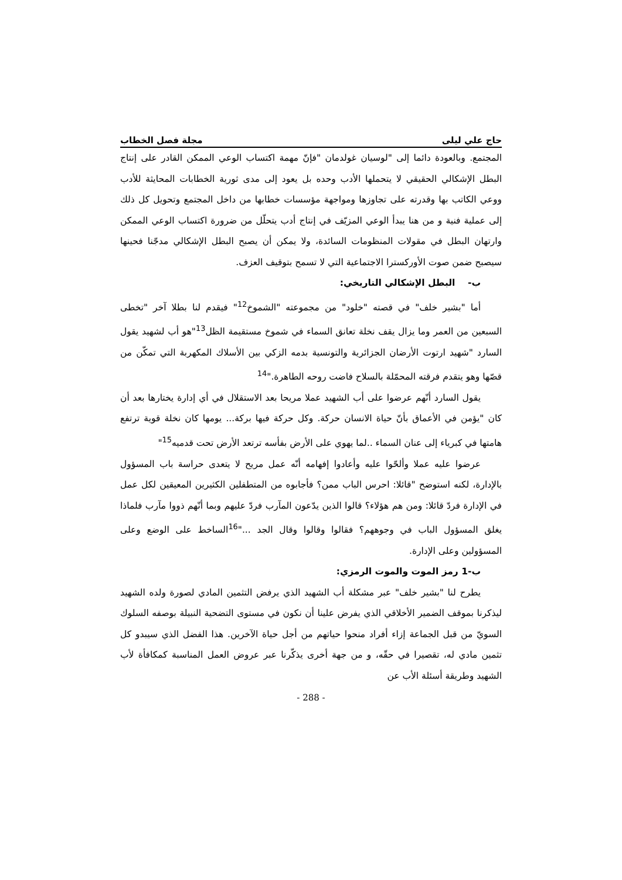حاج علي ليلى مجلة فصل الخطاب
المجتمع. وبالعودة دائما إلى "لوسيان غولدمان "فإنّ مهمة اكتساب الوعي الممكن القادر على إنتاج البطل الإشكالي الحقيقي لا يتحملها الأدب وحده بل يعود إلى مدى ثورية الخطابات المحايثة للأدب ووعي الكاتب بها وقدرته على تجاوزها ومواجهة مؤسسات خطابها من داخل المجتمع وتحويل كل ذلك إلى عملية فنية و من هنا يبدأ الوعي المزيّف في إنتاج أدب يتحلّل من ضرورة اكتساب الوعي الممكن وارتهان البطل في مقولات المنظومات السائدة، ولا يمكن أن يصبح البطل الإشكالي مدجّنا فحينها سيصبح ضمن صوت الأوركسترا الاجتماعية التي لا تسمح بتوقيف العزف.
ب- البطل الإشكالي التاريخي:
أما "بشير خلف" في قصته "خلود" من مجموعته "الشموخ<sup>12</sup>" فيقدم لنا بطلا آخر "تخطى السبعين من العمر وما يزال يقف نخلة تعانق السماء في شموخ مستقيمة الظل<sup>13</sup>"هو أب لشهيد يقول السارد "شهيد ارتوت الأرضان الجزائرية والتونسية بدمه الزكي بين الأسلاك المكهربة التي تمكّن من قصّها وهو يتقدم فرقته المحمّلة بالسلاح فاضت روحه الطاهرة."<sup>14</sup>
يقول السارد أنّهم عرضوا على أب الشهيد عملا مريحا بعد الاستقلال في أي إدارة يختارها بعد أن كان "يؤمن في الأعماق بأنّ حياة الانسان حركة. وكل حركة فيها بركة... يومها كان نخلة قوية ترتفع هامتها في كبرياء إلى عنان السماء ..لما يهوي على الأرض بفأسه ترتعد الأرض تحت قدميه<sup>15</sup>"
عرضوا عليه عملا وألحّوا عليه وأعادوا إفهامه أنّه عمل مريح لا يتعدى حراسة باب المسؤول بالإدارة، لكنه استوضح "قائلا: احرس الباب ممن؟ فأجابوه من المتطفلين الكثيرين المعيقين لكل عمل في الإدارة فردّ قائلا: ومن هم هؤلاء؟ قالوا الذين يدّعون المآرب فردّ عليهم وبما أنّهم ذووا مآرب فلماذا يغلق المسؤول الباب في وجوههم؟ فقالوا وقالوا وقال الجد ..."<sup>16</sup>الساخط على الوضع وعلى المسؤولين وعلى الإدارة.
ب-1 رمز الموت والموت الرمزي:
يطرح لنا "بشير خلف" عبر مشكلة أب الشهيد الذي يرفض التثمين المادي لصورة ولده الشهيد ليذكرنا بموقف الضمير الأخلاقي الذي يفرض علينا أن نكون في مستوى التضحية النبيلة بوصفه السلوك السويّ من قبل الجماعة إزاء أفراد منحوا حياتهم من أجل حياة الآخرين. هذا الفضل الذي سيبدو كل تثمين مادي له، تقصيرا في حقّه، و من جهة أخرى يذكّرنا عبر عروض العمل المناسبة كمكافأة لأب الشهيد وطريقة أسئلة الأب عن
- 288 -